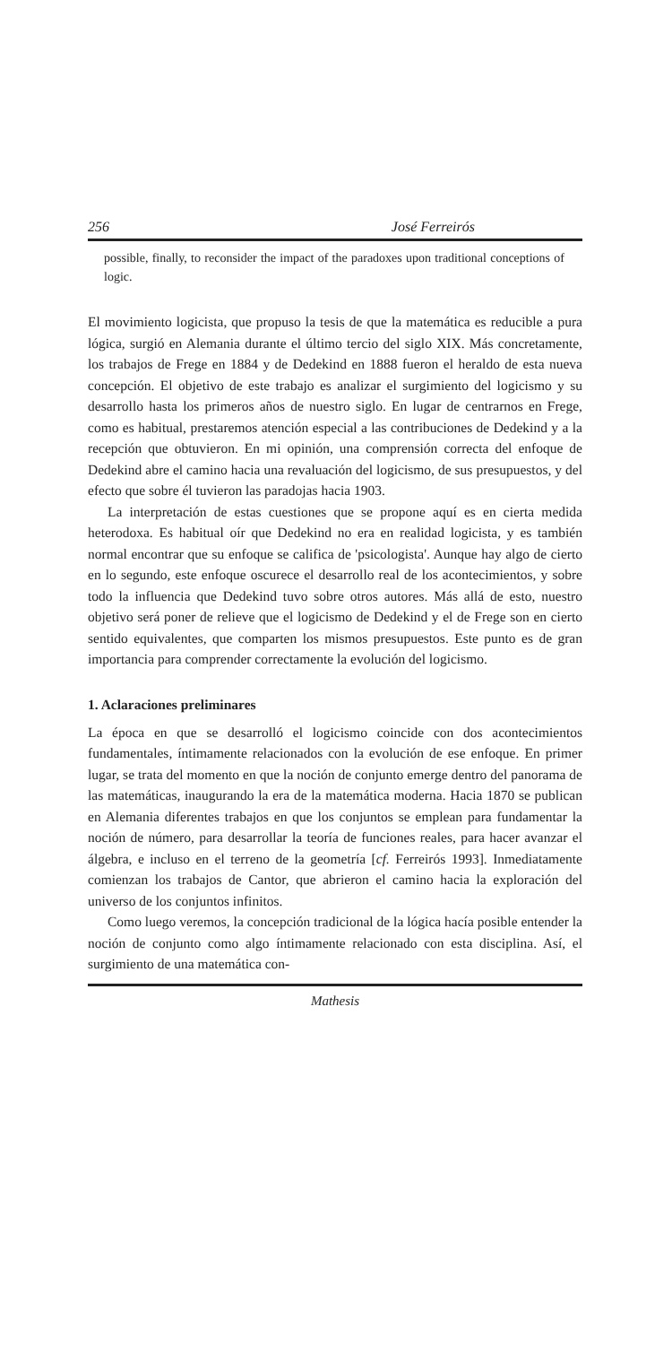256 José Ferreirós
possible, finally, to reconsider the impact of the paradoxes upon traditional conceptions of logic.
El movimiento logicista, que propuso la tesis de que la matemática es reducible a pura lógica, surgió en Alemania durante el último tercio del siglo XIX. Más concretamente, los trabajos de Frege en 1884 y de Dedekind en 1888 fueron el heraldo de esta nueva concepción. El objetivo de este trabajo es analizar el surgimiento del logicismo y su desarrollo hasta los primeros años de nuestro siglo. En lugar de centrarnos en Frege, como es habitual, prestaremos atención especial a las contribuciones de Dedekind y a la recepción que obtuvieron. En mi opinión, una comprensión correcta del enfoque de Dedekind abre el camino hacia una revaluación del logicismo, de sus presupuestos, y del efecto que sobre él tuvieron las paradojas hacia 1903.
La interpretación de estas cuestiones que se propone aquí es en cierta medida heterodoxa. Es habitual oír que Dedekind no era en realidad logicista, y es también normal encontrar que su enfoque se califica de 'psicologista'. Aunque hay algo de cierto en lo segundo, este enfoque oscurece el desarrollo real de los acontecimientos, y sobre todo la influencia que Dedekind tuvo sobre otros autores. Más allá de esto, nuestro objetivo será poner de relieve que el logicismo de Dedekind y el de Frege son en cierto sentido equivalentes, que comparten los mismos presupuestos. Este punto es de gran importancia para comprender correctamente la evolución del logicismo.
1. Aclaraciones preliminares
La época en que se desarrolló el logicismo coincide con dos acontecimientos fundamentales, íntimamente relacionados con la evolución de ese enfoque. En primer lugar, se trata del momento en que la noción de conjunto emerge dentro del panorama de las matemáticas, inaugurando la era de la matemática moderna. Hacia 1870 se publican en Alemania diferentes trabajos en que los conjuntos se emplean para fundamentar la noción de número, para desarrollar la teoría de funciones reales, para hacer avanzar el álgebra, e incluso en el terreno de la geometría [cf. Ferreirós 1993]. Inmediatamente comienzan los trabajos de Cantor, que abrieron el camino hacia la exploración del universo de los conjuntos infinitos.
Como luego veremos, la concepción tradicional de la lógica hacía posible entender la noción de conjunto como algo íntimamente relacionado con esta disciplina. Así, el surgimiento de una matemática con-
Mathesis